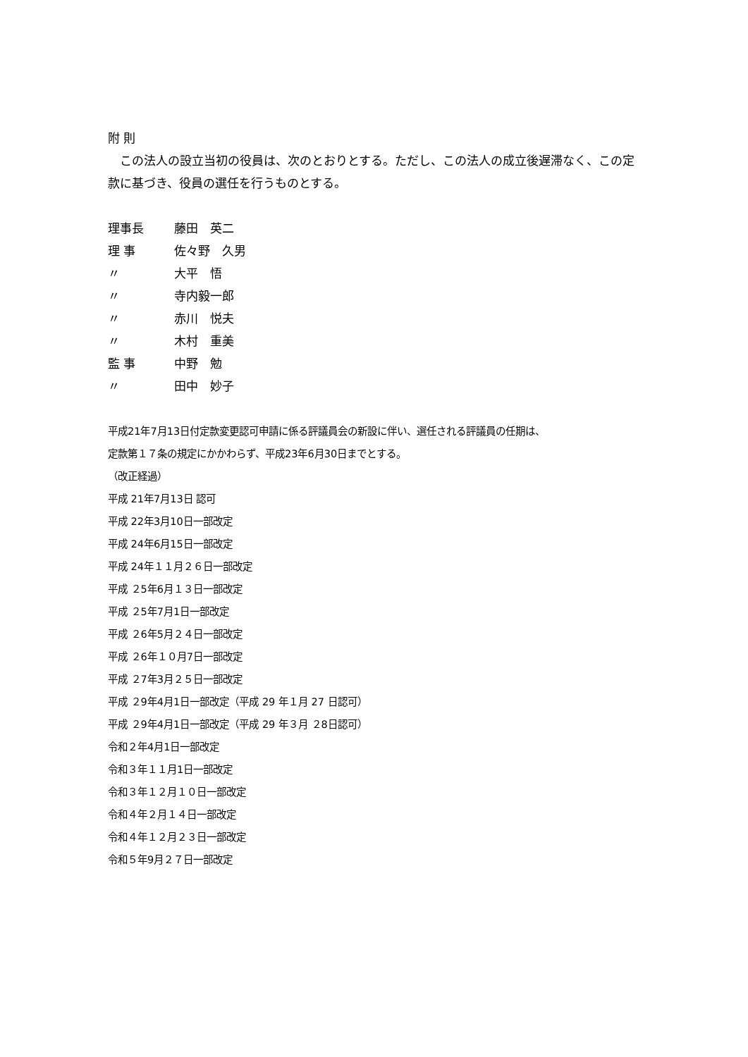附 則
　この法人の設立当初の役員は、次のとおりとする。ただし、この法人の成立後遅滞なく、この定款に基づき、役員の選任を行うものとする。
理事長 藤田　英二
理 事 佐々野　久男
〃 大平　悟
〃 寺内毅一郎
〃 赤川　悦夫
〃 木村　重美
監 事 中野　勉
〃 田中　妙子
平成21年7月13日付定款変更認可申請に係る評議員会の新設に伴い、選任される評議員の任期は、
定款第１７条の規定にかかわらず、平成23年6月30日までとする。
（改正経過）
平成 21年7月13日 認可
平成 22年3月10日一部改定
平成 24年6月15日一部改定
平成 24年１１月２６日一部改定
平成 ２5年6月１３日一部改定
平成 ２5年7月1日一部改定
平成 ２6年5月２４日一部改定
平成 ２6年１０月7日一部改定
平成 ２7年3月２５日一部改定
平成 ２9年4月1日一部改定（平成 29 年１月 27 日認可）
平成 ２9年4月1日一部改定（平成 29 年３月 ２8日認可）
令和２年4月1日一部改定
令和３年１１月1日一部改定
令和３年１２月１０日一部改定
令和４年２月１４日一部改定
令和４年１２月２３日一部改定
令和５年9月２７日一部改定